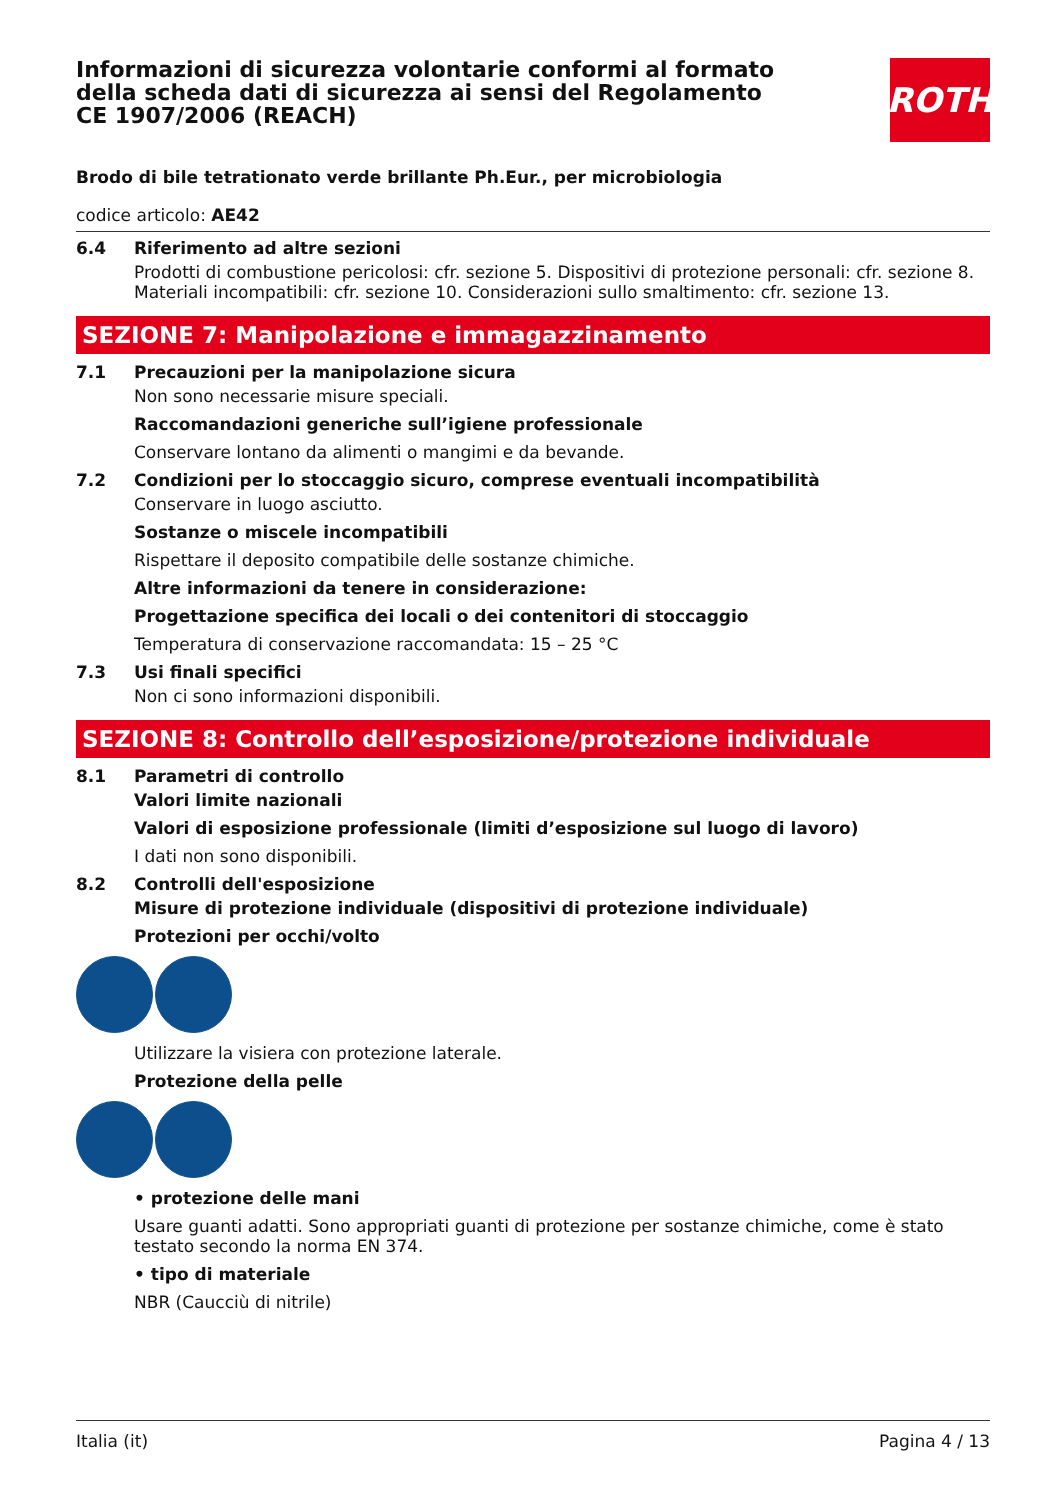Informazioni di sicurezza volontarie conformi al formato della scheda dati di sicurezza ai sensi del Regolamento CE 1907/2006 (REACH)
ROTH
Brodo di bile tetrationato verde brillante Ph.Eur., per microbiologia
codice articolo: AE42
6.4 Riferimento ad altre sezioni
Prodotti di combustione pericolosi: cfr. sezione 5. Dispositivi di protezione personali: cfr. sezione 8. Materiali incompatibili: cfr. sezione 10. Considerazioni sullo smaltimento: cfr. sezione 13.
SEZIONE 7: Manipolazione e immagazzinamento
7.1 Precauzioni per la manipolazione sicura
Non sono necessarie misure speciali.
Raccomandazioni generiche sull’igiene professionale
Conservare lontano da alimenti o mangimi e da bevande.
7.2 Condizioni per lo stoccaggio sicuro, comprese eventuali incompatibilità
Conservare in luogo asciutto.
Sostanze o miscele incompatibili
Rispettare il deposito compatibile delle sostanze chimiche.
Altre informazioni da tenere in considerazione:
Progettazione specifica dei locali o dei contenitori di stoccaggio
Temperatura di conservazione raccomandata: 15 – 25 °C
7.3 Usi finali specifici
Non ci sono informazioni disponibili.
SEZIONE 8: Controllo dell’esposizione/protezione individuale
8.1 Parametri di controllo
Valori limite nazionali
Valori di esposizione professionale (limiti d’esposizione sul luogo di lavoro)
I dati non sono disponibili.
8.2 Controlli dell'esposizione
Misure di protezione individuale (dispositivi di protezione individuale)
Protezioni per occhi/volto
Utilizzare la visiera con protezione laterale.
Protezione della pelle
• protezione delle mani
Usare guanti adatti. Sono appropriati guanti di protezione per sostanze chimiche, come è stato testato secondo la norma EN 374.
• tipo di materiale
NBR (Caucciù di nitrile)
Italia (it) Pagina 4 / 13